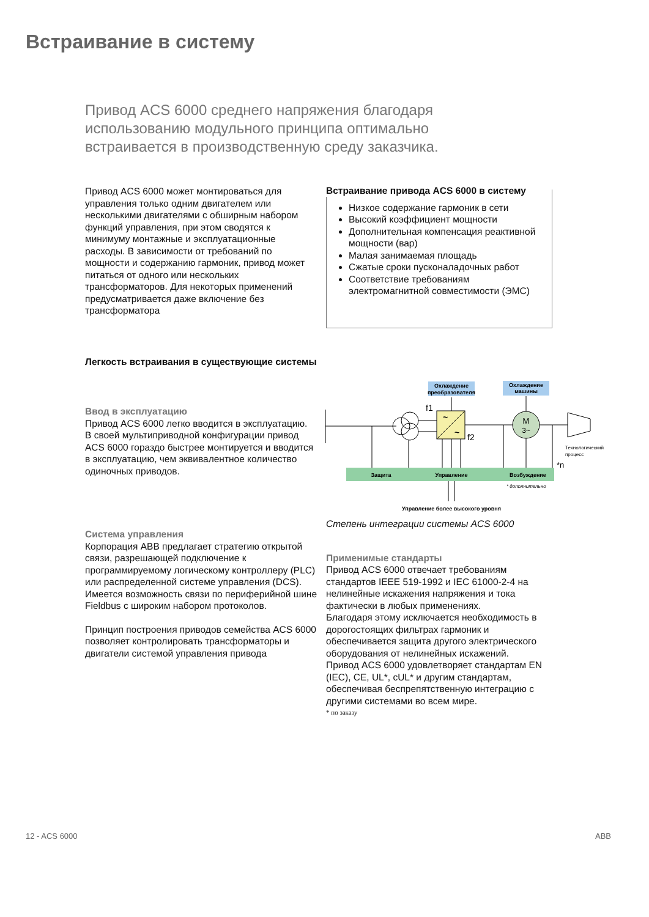Встраивание в систему
Привод ACS 6000 среднего напряжения благодаря использованию модульного принципа оптимально встраивается в производственную среду заказчика.
Привод ACS 6000 может монтироваться для управления только одним двигателем или несколькими двигателями с обширным набором функций управления, при этом сводятся к минимуму монтажные и эксплуатационные расходы. В зависимости от требований по мощности и содержанию гармоник, привод может питаться от одного или нескольких трансформаторов. Для некоторых применений предусматривается даже включение без трансформатора
Легкость встраивания в существующие системы
Ввод в эксплуатацию
Привод ACS 6000 легко вводится в эксплуатацию.
В своей мультиприводной конфигурации привод ACS 6000 гораздо быстрее монтируется и вводится
в эксплуатацию, чем эквивалентное количество одиночных приводов.
Система управления
Корпорация ABB предлагает стратегию открытой связи, разрешающей подключение к программируемому логическому контроллеру (PLC) или распределенной системе управления (DCS). Имеется возможность связи по периферийной шине Fieldbus с широким набором протоколов.
Принцип построения приводов семейства ACS 6000 позволяет контролировать трансформаторы и двигатели системой управления привода
Встраивание привода ACS 6000 в систему
Низкое содержание гармоник в сети
Высокий коэффициент мощности
Дополнительная компенсация реактивной мощности (вар)
Малая занимаемая площадь
Сжатые сроки пусконаладочных работ
Соответствие требованиям электромагнитной совместимости (ЭМС)
Охлаждение
преобразователя
Охлаждение
машины
~
~
f1
f2
M
3~
Технологический
процесс
Защита
Управление
Возбуждение
* дополнительно
Управление более высокого уровня
*n
Степень интеграции системы ACS 6000
Применимые стандарты
Привод ACS 6000 отвечает требованиям стандартов IEEE 519-1992 и IEC 61000-2-4 на нелинейные искажения напряжения и тока фактически в любых применениях.
Благодаря этому исключается необходимость в дорогостоящих фильтрах гармоник и обеспечивается защита другого электрического оборудования от нелинейных искажений.
Привод ACS 6000 удовлетворяет стандартам EN (IEC), CE, UL*, cUL* и другим стандартам, обеспечивая беспрепятственную интеграцию с другими системами во всем мире.
* по заказу
12 - ACS 6000 ABB